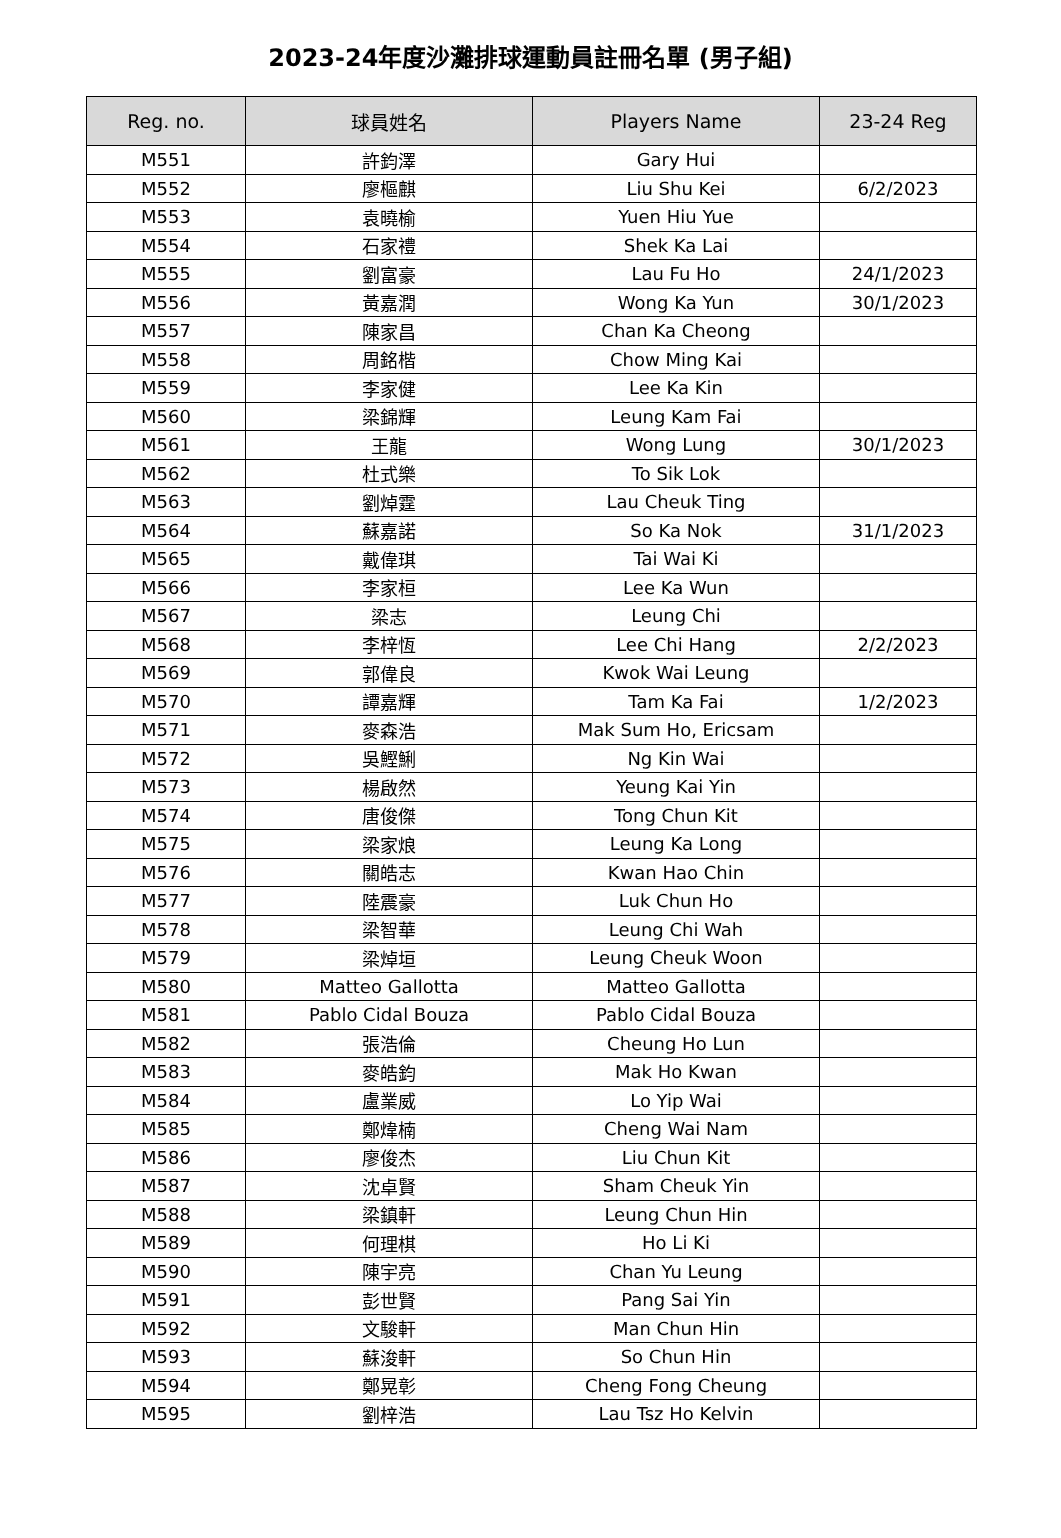2023-24年度沙灘排球運動員註冊名單 (男子組)
| Reg. no. | 球員姓名 | Players Name | 23-24 Reg |
| --- | --- | --- | --- |
| M551 | 許鈞澤 | Gary Hui | |
| M552 | 廖樞麒 | Liu Shu Kei | 6/2/2023 |
| M553 | 袁曉榆 | Yuen Hiu Yue | |
| M554 | 石家禮 | Shek Ka Lai | |
| M555 | 劉富豪 | Lau Fu Ho | 24/1/2023 |
| M556 | 黃嘉潤 | Wong Ka Yun | 30/1/2023 |
| M557 | 陳家昌 | Chan Ka Cheong | |
| M558 | 周銘楷 | Chow Ming Kai | |
| M559 | 李家健 | Lee Ka Kin | |
| M560 | 梁錦輝 | Leung Kam Fai | |
| M561 | 王龍 | Wong Lung | 30/1/2023 |
| M562 | 杜式樂 | To Sik Lok | |
| M563 | 劉焯霆 | Lau Cheuk Ting | |
| M564 | 蘇嘉諾 | So Ka Nok | 31/1/2023 |
| M565 | 戴偉琪 | Tai Wai Ki | |
| M566 | 李家桓 | Lee Ka Wun | |
| M567 | 梁志 | Leung Chi | |
| M568 | 李梓恆 | Lee Chi Hang | 2/2/2023 |
| M569 | 郭偉良 | Kwok Wai Leung | |
| M570 | 譚嘉輝 | Tam Ka Fai | 1/2/2023 |
| M571 | 麥森浩 | Mak Sum Ho, Ericsam | |
| M572 | 吳鰹鯏 | Ng Kin Wai | |
| M573 | 楊啟然 | Yeung Kai Yin | |
| M574 | 唐俊傑 | Tong Chun Kit | |
| M575 | 梁家烺 | Leung Ka Long | |
| M576 | 關皓志 | Kwan Hao Chin | |
| M577 | 陸震豪 | Luk Chun Ho | |
| M578 | 梁智華 | Leung Chi Wah | |
| M579 | 梁焯垣 | Leung Cheuk Woon | |
| M580 | Matteo Gallotta | Matteo Gallotta | |
| M581 | Pablo Cidal Bouza | Pablo Cidal Bouza | |
| M582 | 張浩倫 | Cheung Ho Lun | |
| M583 | 麥皓鈞 | Mak Ho Kwan | |
| M584 | 盧業威 | Lo Yip Wai | |
| M585 | 鄭煒楠 | Cheng Wai Nam | |
| M586 | 廖俊杰 | Liu Chun Kit | |
| M587 | 沈卓賢 | Sham Cheuk Yin | |
| M588 | 梁鎮軒 | Leung Chun Hin | |
| M589 | 何理棋 | Ho Li Ki | |
| M590 | 陳宇亮 | Chan Yu Leung | |
| M591 | 彭世賢 | Pang Sai Yin | |
| M592 | 文駿軒 | Man Chun Hin | |
| M593 | 蘇浚軒 | So Chun Hin | |
| M594 | 鄭晃彰 | Cheng Fong Cheung | |
| M595 | 劉梓浩 | Lau Tsz Ho Kelvin | |